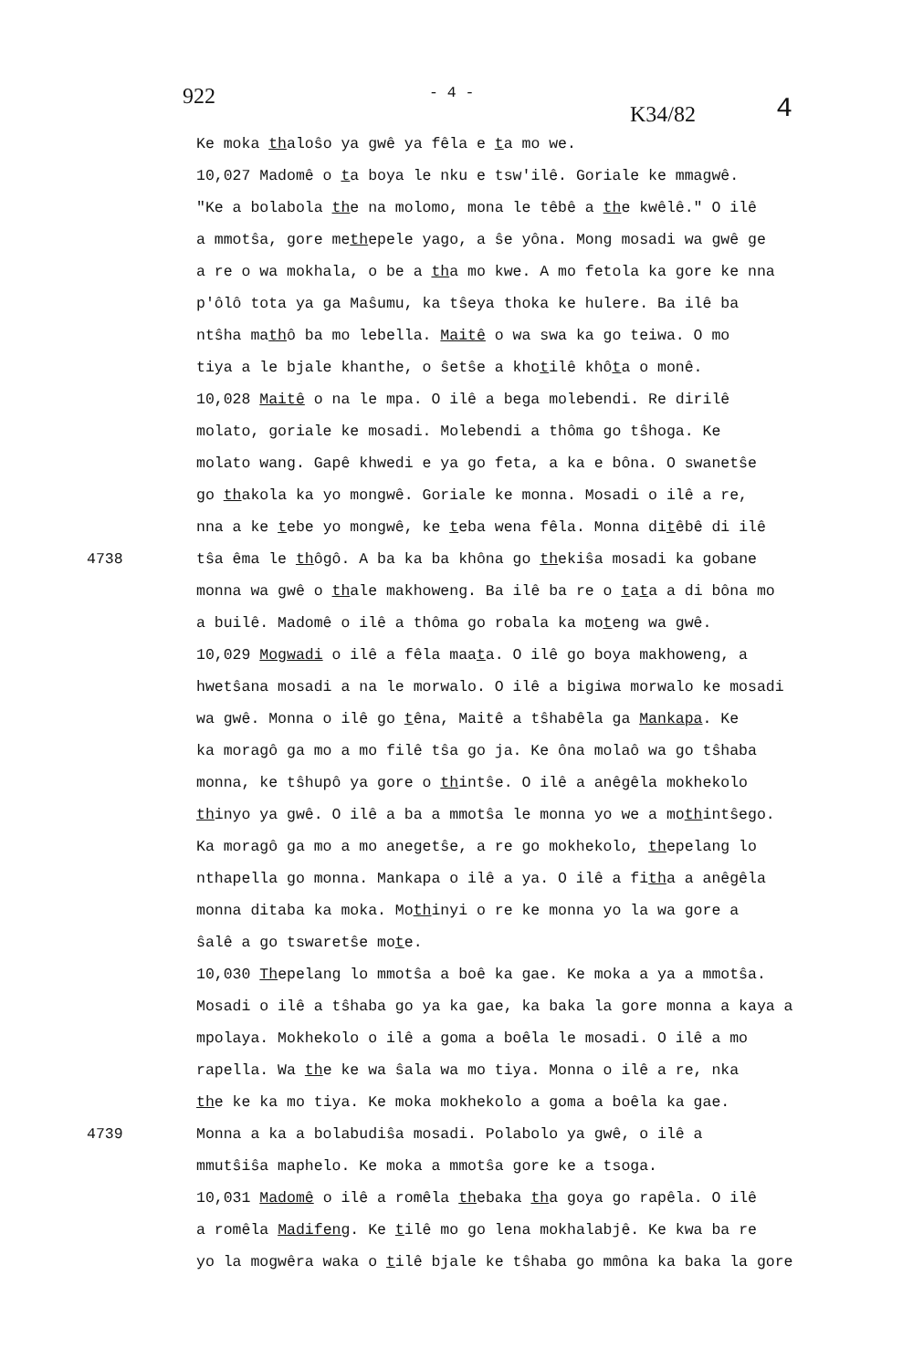922
- 4 -
K34/82
4
Ke moka thaloŝo ya gwê ya fêla e ta mo we.
10,027 Madomê o ta boya le nku e tsw'ilê. Goriale ke mmagwê.
"Ke a bolabola the na molomo, mona le têbê a the kwêlê." O ilê
a mmotŝa, gore methepele yago, a ŝe yôna. Mong mosadi wa gwê ge
a re o wa mokhala, o be a tha mo kwe. A mo fetola ka gore ke nna
p'ôlô tota ya ga Maŝumu, ka tŝeya thoka ke hulere. Ba ilê ba
ntŝha mathô ba mo lebella. Maitê o wa swa ka go teiwa. O mo
tiya a le bjale khanthe, o ŝetŝe a khotilê khôta o monê.
10,028 Maitê o na le mpa. O ilê a bega molebendi. Re dirilê
molato, goriale ke mosadi. Molebendi a thôma go tŝhoga. Ke
molato wang. Gapê khwedi e ya go feta, a ka e bôna. O swanetŝe
go thakola ka yo mongwê. Goriale ke monna. Mosadi o ilê a re,
nna a ke tebe yo mongwê, ke teba wena fêla. Monna ditêbê di ilê
4738 tŝa êma le thôgô. A ba ka ba khôna go thekiŝa mosadi ka gobane
monna wa gwê o thale makhoweng. Ba ilê ba re o tata a di bôna mo
a builê. Madomê o ilê a thôma go robala ka moteng wa gwê.
10,029 Mogwadi o ilê a fêla maata. O ilê go boya makhoweng, a
hwetŝana mosadi a na le morwalo. O ilê a bigiwa morwalo ke mosadi
wa gwê. Monna o ilê go têna, Maitê a tŝhabêla ga Mankapa. Ke
ka moragô ga mo a mo filê tŝa go ja. Ke ôna molaô wa go tŝhaba
monna, ke tŝhupô ya gore o thintŝe. O ilê a anêgêla mokhekolo
thinyo ya gwê. O ilê a ba a mmotŝa le monna yo we a mothintŝego.
Ka moragô ga mo a mo anegetŝe, a re go mokhekolo, thepelang lo
nthapella go monna. Mankapa o ilê a ya. O ilê a fitha a anêgêla
monna ditaba ka moka. Mothinyi o re ke monna yo la wa gore a
ŝalê a go tswaretŝe mote.
10,030 Thepelang lo mmotŝa a boê ka gae. Ke moka a ya a mmotŝa.
Mosadi o ilê a tŝhaba go ya ka gae, ka baka la gore monna a kaya a
mpolaya. Mokhekolo o ilê a goma a boêla le mosadi. O ilê a mo
rapella. Wa the ke wa ŝala wa mo tiya. Monna o ilê a re, nka
the ke ka mo tiya. Ke moka mokhekolo a goma a boêla ka gae.
4739 Monna a ka a bolabudiŝa mosadi. Polabolo ya gwê, o ilê a
mmutŝiŝa maphelo. Ke moka a mmotŝa gore ke a tsoga.
10,031 Madomê o ilê a romêla thebaka tha goya go rapêla. O ilê
a romêla Madifeng. Ke tilê mo go lena mokhalabjê. Ke kwa ba re
yo la mogwêra waka o tilê bjale ke tŝhaba go mmôna ka baka la gore